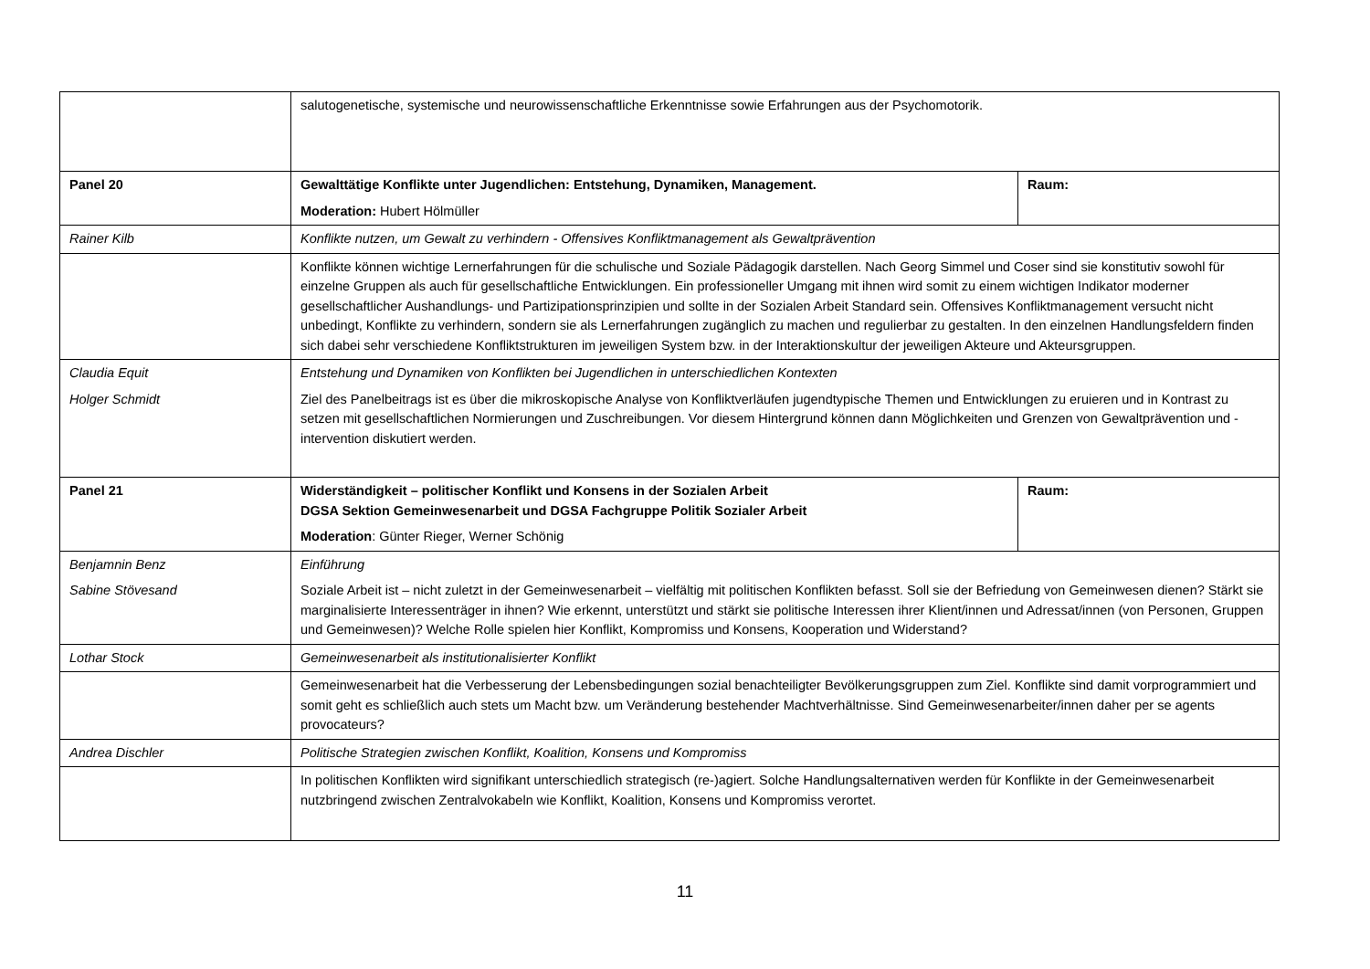| | salutogenetische, systemische und neurowissenschaftliche Erkenntnisse sowie Erfahrungen aus der Psychomotorik. | |
| Panel 20 | Gewalttätige Konflikte unter Jugendlichen: Entstehung, Dynamiken, Management. Moderation: Hubert Hölmüller | Raum: |
| Rainer Kilb | Konflikte nutzen, um Gewalt zu verhindern - Offensives Konfliktmanagement als Gewaltprävention | |
| | Konflikte können wichtige Lernerfahrungen für die schulische und Soziale Pädagogik darstellen. Nach Georg Simmel und Coser sind sie konstitutiv sowohl für einzelne Gruppen als auch für gesellschaftliche Entwicklungen. Ein professioneller Umgang mit ihnen wird somit zu einem wichtigen Indikator moderner gesellschaftlicher Aushandlungs- und Partizipationsprinzipien und sollte in der Sozialen Arbeit Standard sein. Offensives Konfliktmanagement versucht nicht unbedingt, Konflikte zu verhindern, sondern sie als Lernerfahrungen zugänglich zu machen und regulierbar zu gestalten. In den einzelnen Handlungsfeldern finden sich dabei sehr verschiedene Konfliktstrukturen im jeweiligen System bzw. in der Interaktionskultur der jeweiligen Akteure und Akteursgruppen. | |
| Claudia Equit Holger Schmidt | Entstehung und Dynamiken von Konflikten bei Jugendlichen in unterschiedlichen Kontexten Ziel des Panelbeitrags ist es über die mikroskopische Analyse von Konfliktverläufen jugendtypische Themen und Entwicklungen zu eruieren und in Kontrast zu setzen mit gesellschaftlichen Normierungen und Zuschreibungen. Vor diesem Hintergrund können dann Möglichkeiten und Grenzen von Gewaltprävention und -intervention diskutiert werden. | |
| Panel 21 | Widerständigkeit – politischer Konflikt und Konsens in der Sozialen Arbeit DGSA Sektion Gemeinwesenarbeit und DGSA Fachgruppe Politik Sozialer Arbeit Moderation : Günter Rieger, Werner Schönig | Raum: |
| Benjamnin Benz Sabine Stövesand | Einführung Soziale Arbeit ist – nicht zuletzt in der Gemeinwesenarbeit – vielfältig mit politischen Konflikten befasst. Soll sie der Befriedung von Gemeinwesen dienen? Stärkt sie marginalisierte Interessenträger in ihnen? Wie erkennt, unterstützt und stärkt sie politische Interessen ihrer Klient/innen und Adressat/innen (von Personen, Gruppen und Gemeinwesen)? Welche Rolle spielen hier Konflikt, Kompromiss und Konsens, Kooperation und Widerstand? | |
| Lothar Stock | Gemeinwesenarbeit als institutionalisierter Konflikt | |
| | Gemeinwesenarbeit hat die Verbesserung der Lebensbedingungen sozial benachteiligter Bevölkerungsgruppen zum Ziel. Konflikte sind damit vorprogrammiert und somit geht es schließlich auch stets um Macht bzw. um Veränderung bestehender Machtverhältnisse. Sind Gemeinwesenarbeiter/innen daher per se agents provocateurs? | |
| Andrea Dischler | Politische Strategien zwischen Konflikt, Koalition, Konsens und Kompromiss | |
| | In politischen Konflikten wird signifikant unterschiedlich strategisch (re-)agiert. Solche Handlungsalternativen werden für Konflikte in der Gemeinwesenarbeit nutzbringend zwischen Zentralvokabeln wie Konflikt, Koalition, Konsens und Kompromiss verortet. | |
11